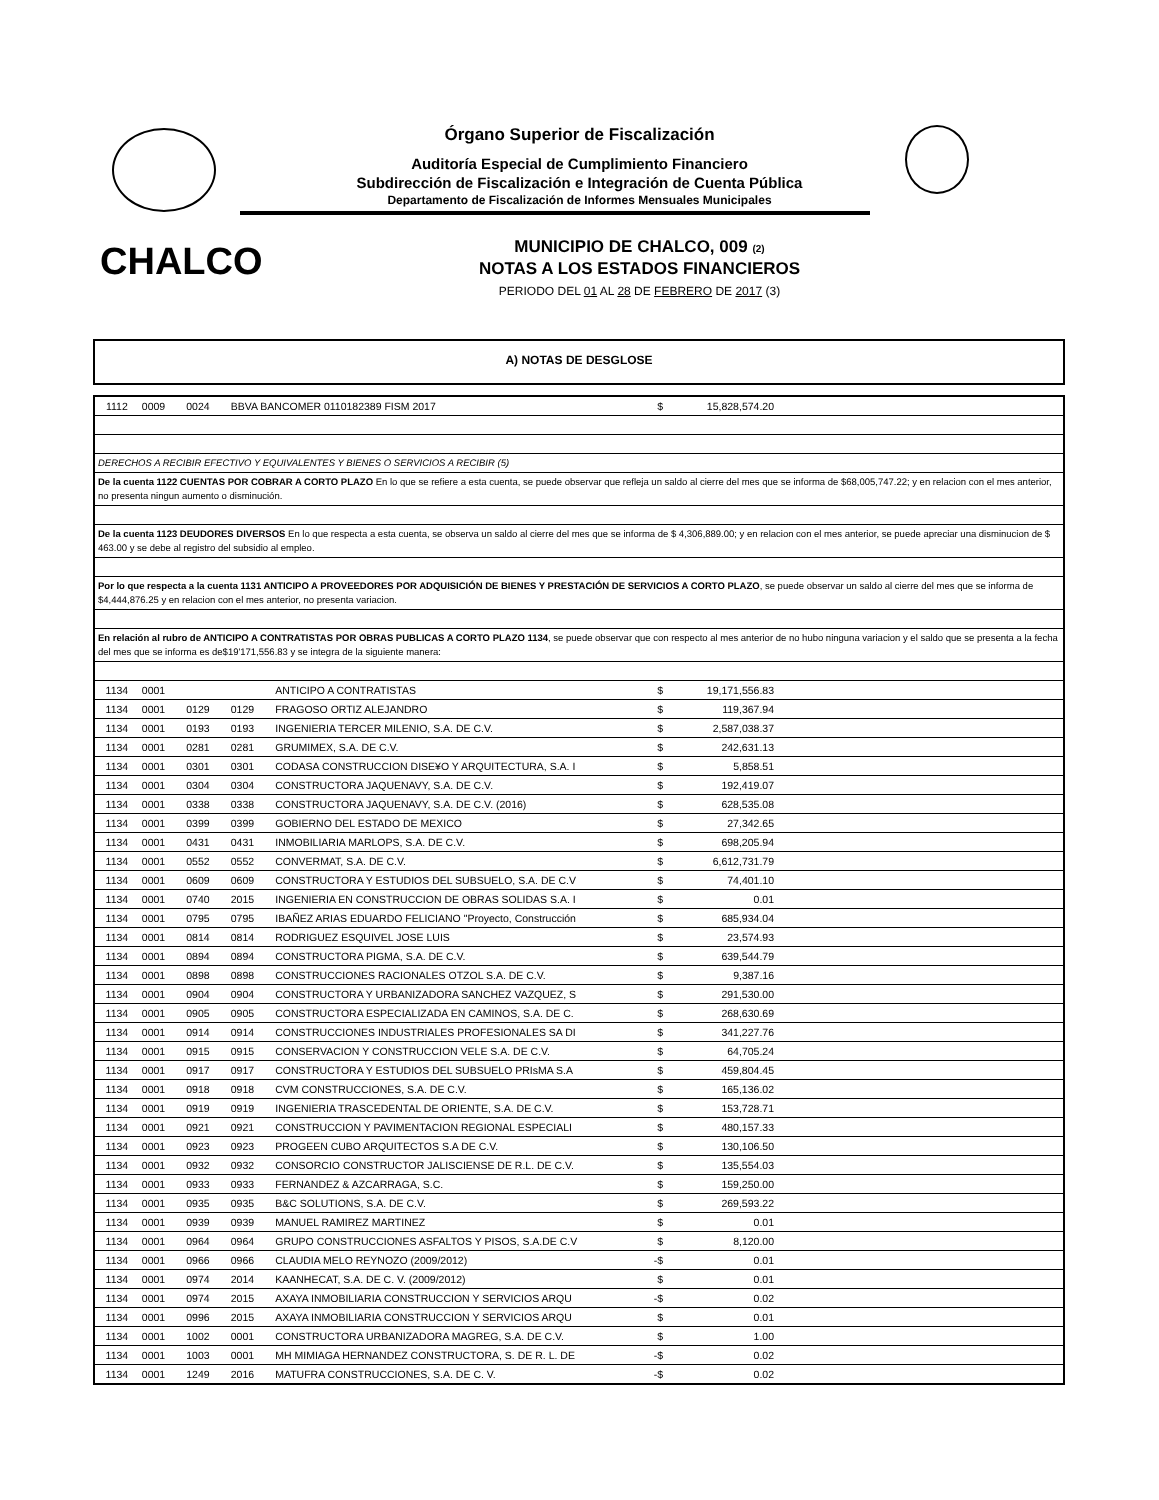Órgano Superior de Fiscalización
Auditoría Especial de Cumplimiento Financiero
Subdirección de Fiscalización e Integración de Cuenta Pública
Departamento de Fiscalización de Informes Mensuales Municipales
CHALCO
MUNICIPIO DE CHALCO, 009 (2)
NOTAS A LOS ESTADOS FINANCIEROS
PERIODO DEL 01 AL 28 DE FEBRERO DE 2017 (3)
A) NOTAS DE DESGLOSE
| 1112 | 0009 | 0024 | BBVA BANCOMER 0110182389 FISM 2017 | | $ | 15,828,574.20 | |
| DERECHOS A RECIBIR EFECTIVO Y EQUIVALENTES Y BIENES O SERVICIOS A RECIBIR (5) | | | | | | | |
| De la cuenta 1122 CUENTAS POR COBRAR A CORTO PLAZO En lo que se refiere a esta cuenta, se puede observar que refleja un saldo al cierre del mes que se informa de $68,005,747.22; y en relacion con el mes anterior, no presenta ningun aumento o disminución. | | | | | | | |
| De la cuenta 1123 DEUDORES DIVERSOS En lo que respecta a esta cuenta, se observa un saldo al cierre del mes que se informa de $ 4,306,889.00; y en relacion con el mes anterior, se puede apreciar una disminucion de $ 463.00 y se debe al registro del subsidio al empleo. | | | | | | | |
| Por lo que respecta a la cuenta 1131 ANTICIPO A PROVEEDORES POR ADQUISICIÓN DE BIENES Y PRESTACIÓN DE SERVICIOS A CORTO PLAZO , se puede observar un saldo al cierre del mes que se informa de $4,444,876.25 y en relacion con el mes anterior, no presenta variacion. | | | | | | | |
| En relación al rubro de ANTICIPO A CONTRATISTAS POR OBRAS PUBLICAS A CORTO PLAZO 1134 , se puede observar que con respecto al mes anterior de no hubo ninguna variacion y el saldo que se presenta a la fecha del mes que se informa es de$19'171,556.83 y se integra de la siguiente manera: | | | | | | | |
| 1134 | 0001 | | | ANTICIPO A CONTRATISTAS | $ | 19,171,556.83 | |
| 1134 | 0001 | 0129 | 0129 | FRAGOSO ORTIZ ALEJANDRO | $ | 119,367.94 | |
| 1134 | 0001 | 0193 | 0193 | INGENIERIA TERCER MILENIO, S.A. DE C.V. | $ | 2,587,038.37 | |
| 1134 | 0001 | 0281 | 0281 | GRUMIMEX, S.A. DE C.V. | $ | 242,631.13 | |
| 1134 | 0001 | 0301 | 0301 | CODASA CONSTRUCCION DISE¥O Y ARQUITECTURA, S.A. I | $ | 5,858.51 | |
| 1134 | 0001 | 0304 | 0304 | CONSTRUCTORA JAQUENAVY, S.A. DE C.V. | $ | 192,419.07 | |
| 1134 | 0001 | 0338 | 0338 | CONSTRUCTORA JAQUENAVY, S.A. DE C.V. (2016) | $ | 628,535.08 | |
| 1134 | 0001 | 0399 | 0399 | GOBIERNO DEL ESTADO DE MEXICO | $ | 27,342.65 | |
| 1134 | 0001 | 0431 | 0431 | INMOBILIARIA MARLOPS, S.A. DE C.V. | $ | 698,205.94 | |
| 1134 | 0001 | 0552 | 0552 | CONVERMAT, S.A. DE C.V. | $ | 6,612,731.79 | |
| 1134 | 0001 | 0609 | 0609 | CONSTRUCTORA Y ESTUDIOS DEL SUBSUELO, S.A. DE C.V | $ | 74,401.10 | |
| 1134 | 0001 | 0740 | 2015 | INGENIERIA EN CONSTRUCCION DE OBRAS SOLIDAS S.A. I | $ | 0.01 | |
| 1134 | 0001 | 0795 | 0795 | IBAÑEZ ARIAS EDUARDO FELICIANO "Proyecto, Construcción | $ | 685,934.04 | |
| 1134 | 0001 | 0814 | 0814 | RODRIGUEZ ESQUIVEL JOSE LUIS | $ | 23,574.93 | |
| 1134 | 0001 | 0894 | 0894 | CONSTRUCTORA PIGMA, S.A. DE C.V. | $ | 639,544.79 | |
| 1134 | 0001 | 0898 | 0898 | CONSTRUCCIONES RACIONALES OTZOL S.A. DE C.V. | $ | 9,387.16 | |
| 1134 | 0001 | 0904 | 0904 | CONSTRUCTORA Y URBANIZADORA SANCHEZ VAZQUEZ, S | $ | 291,530.00 | |
| 1134 | 0001 | 0905 | 0905 | CONSTRUCTORA ESPECIALIZADA EN CAMINOS, S.A. DE C. | $ | 268,630.69 | |
| 1134 | 0001 | 0914 | 0914 | CONSTRUCCIONES INDUSTRIALES PROFESIONALES SA DI | $ | 341,227.76 | |
| 1134 | 0001 | 0915 | 0915 | CONSERVACION Y CONSTRUCCION VELE S.A. DE C.V. | $ | 64,705.24 | |
| 1134 | 0001 | 0917 | 0917 | CONSTRUCTORA Y ESTUDIOS DEL SUBSUELO PRIsMA S.A | $ | 459,804.45 | |
| 1134 | 0001 | 0918 | 0918 | CVM CONSTRUCCIONES, S.A. DE C.V. | $ | 165,136.02 | |
| 1134 | 0001 | 0919 | 0919 | INGENIERIA TRASCEDENTAL DE ORIENTE, S.A. DE C.V. | $ | 153,728.71 | |
| 1134 | 0001 | 0921 | 0921 | CONSTRUCCION Y PAVIMENTACION REGIONAL ESPECIALI | $ | 480,157.33 | |
| 1134 | 0001 | 0923 | 0923 | PROGEEN CUBO ARQUITECTOS S.A DE C.V. | $ | 130,106.50 | |
| 1134 | 0001 | 0932 | 0932 | CONSORCIO CONSTRUCTOR JALISCIENSE DE R.L. DE C.V. | $ | 135,554.03 | |
| 1134 | 0001 | 0933 | 0933 | FERNANDEZ & AZCARRAGA, S.C. | $ | 159,250.00 | |
| 1134 | 0001 | 0935 | 0935 | B&C SOLUTIONS, S.A. DE C.V. | $ | 269,593.22 | |
| 1134 | 0001 | 0939 | 0939 | MANUEL RAMIREZ MARTINEZ | $ | 0.01 | |
| 1134 | 0001 | 0964 | 0964 | GRUPO CONSTRUCCIONES ASFALTOS Y PISOS, S.A.DE C.V | $ | 8,120.00 | |
| 1134 | 0001 | 0966 | 0966 | CLAUDIA MELO REYNOZO (2009/2012) | -$ | 0.01 | |
| 1134 | 0001 | 0974 | 2014 | KAANHECAT, S.A. DE C. V. (2009/2012) | $ | 0.01 | |
| 1134 | 0001 | 0974 | 2015 | AXAYA INMOBILIARIA CONSTRUCCION Y SERVICIOS ARQU | -$ | 0.02 | |
| 1134 | 0001 | 0996 | 2015 | AXAYA INMOBILIARIA CONSTRUCCION Y SERVICIOS ARQU | $ | 0.01 | |
| 1134 | 0001 | 1002 | 0001 | CONSTRUCTORA URBANIZADORA MAGREG, S.A. DE C.V. | $ | 1.00 | |
| 1134 | 0001 | 1003 | 0001 | MH MIMIAGA HERNANDEZ CONSTRUCTORA, S. DE R. L. DE | -$ | 0.02 | |
| 1134 | 0001 | 1249 | 2016 | MATUFRA CONSTRUCCIONES, S.A. DE C. V. | -$ | 0.02 | |